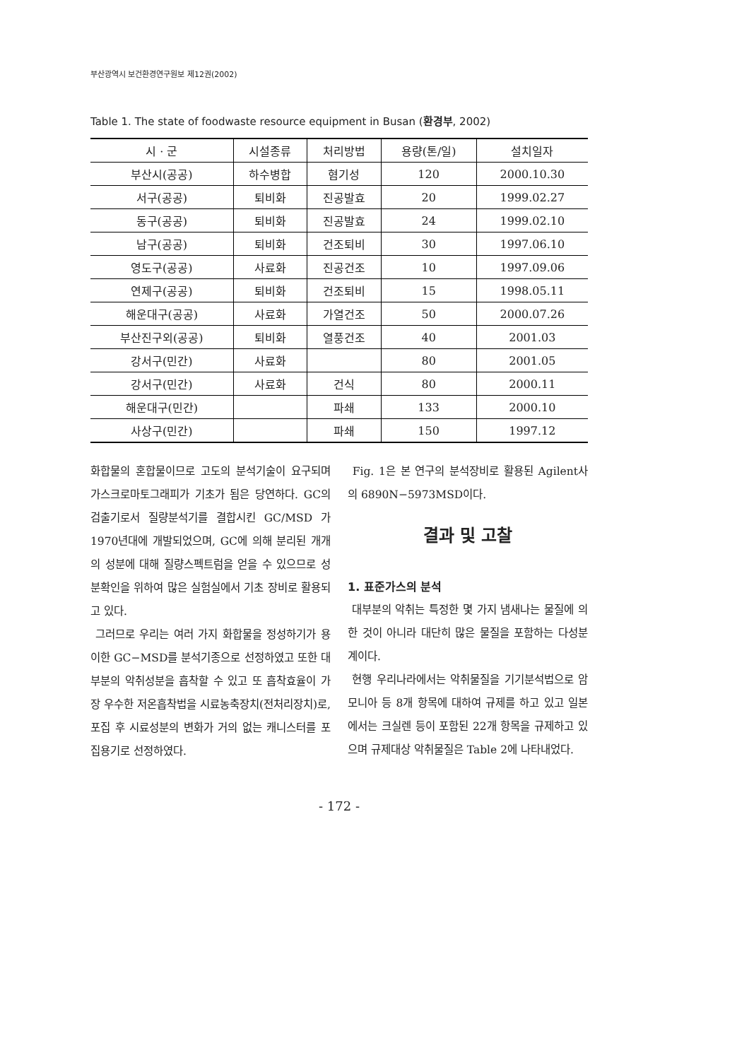부산광역시 보건환경연구원보 제12권(2002)
Table 1. The state of foodwaste resource equipment in Busan (환경부, 2002)
| 시 · 군 | 시설종류 | 처리방법 | 용량(톤/일) | 설치일자 |
| --- | --- | --- | --- | --- |
| 부산시(공공) | 하수병합 | 혐기성 | 120 | 2000.10.30 |
| 서구(공공) | 퇴비화 | 진공발효 | 20 | 1999.02.27 |
| 동구(공공) | 퇴비화 | 진공발효 | 24 | 1999.02.10 |
| 남구(공공) | 퇴비화 | 건조퇴비 | 30 | 1997.06.10 |
| 영도구(공공) | 사료화 | 진공건조 | 10 | 1997.09.06 |
| 연제구(공공) | 퇴비화 | 건조퇴비 | 15 | 1998.05.11 |
| 해운대구(공공) | 사료화 | 가열건조 | 50 | 2000.07.26 |
| 부산진구외(공공) | 퇴비화 | 열풍건조 | 40 | 2001.03 |
| 강서구(민간) | 사료화 | | 80 | 2001.05 |
| 강서구(민간) | 사료화 | 건식 | 80 | 2000.11 |
| 해운대구(민간) | | 파쇄 | 133 | 2000.10 |
| 사상구(민간) | | 파쇄 | 150 | 1997.12 |
화합물의 혼합물이므로 고도의 분석기술이 요구되며 가스크로마토그래피가 기초가 됨은 당연하다. GC의 검출기로서 질량분석기를 결합시킨 GC/MSD 가 1970년대에 개발되었으며, GC에 의해 분리된 개개의 성분에 대해 질량스펙트럼을 얻을 수 있으므로 성분확인을 위하여 많은 실험실에서 기초 장비로 활용되고 있다.
그러므로 우리는 여러 가지 화합물을 정성하기가 용이한 GC−MSD를 분석기종으로 선정하였고 또한 대부분의 악취성분을 흡착할 수 있고 또 흡착효율이 가장 우수한 저온흡착법을 시료농축장치(전처리장치)로, 포집 후 시료성분의 변화가 거의 없는 캐니스터를 포집용기로 선정하였다.
Fig. 1은 본 연구의 분석장비로 활용된 Agilent사의 6890N−5973MSD이다.
결과 및 고찰
1. 표준가스의 분석
대부분의 악취는 특정한 몇 가지 냄새나는 물질에 의한 것이 아니라 대단히 많은 물질을 포함하는 다성분계이다.
현행 우리나라에서는 악취물질을 기기분석법으로 암모니아 등 8개 항목에 대하여 규제를 하고 있고 일본에서는 크실렌 등이 포함된 22개 항목을 규제하고 있으며 규제대상 악취물질은 Table 2에 나타내었다.
- 172 -